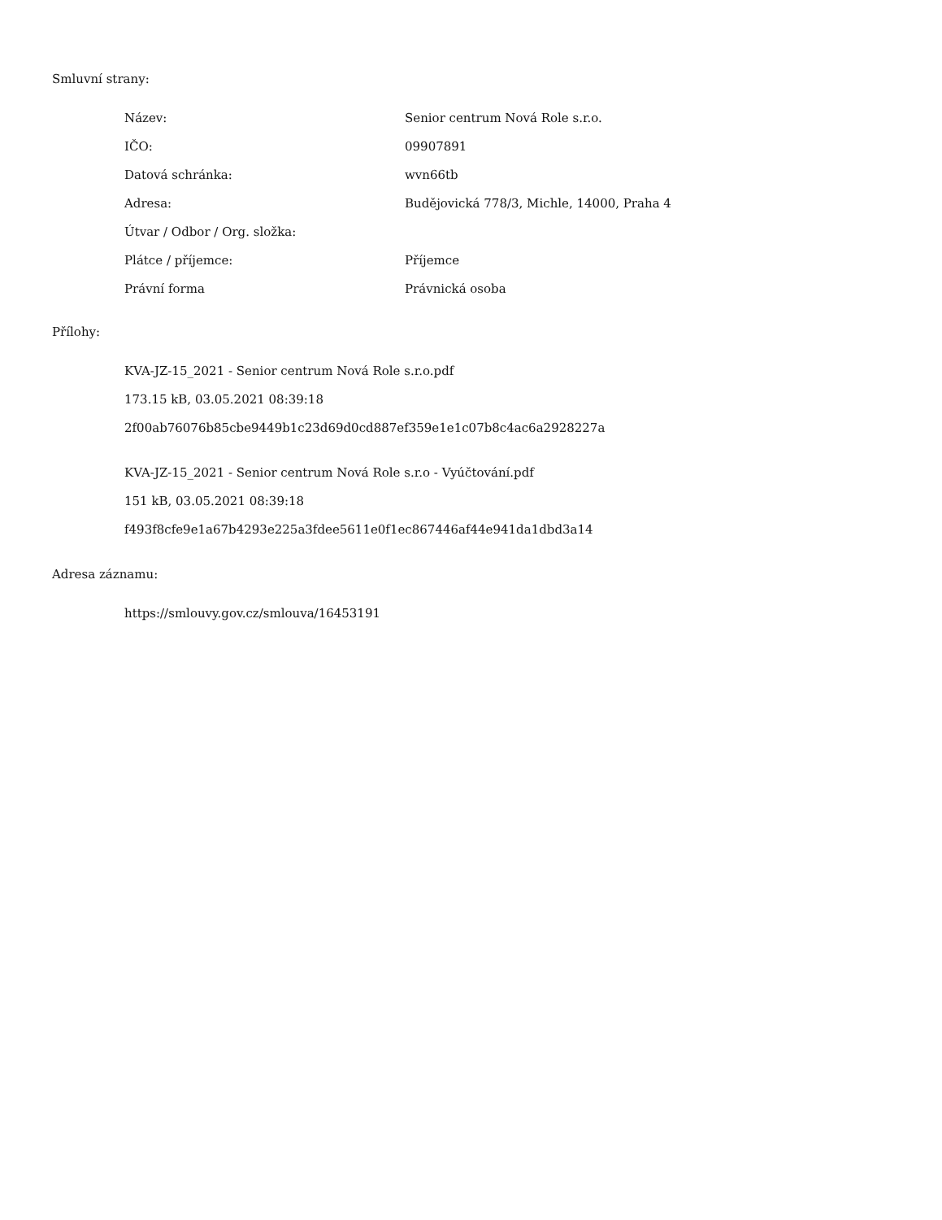Smluvní strany:
| Název: | Senior centrum Nová Role s.r.o. |
| IČO: | 09907891 |
| Datová schránka: | wvn66tb |
| Adresa: | Budějovická 778/3, Michle, 14000, Praha 4 |
| Útvar / Odbor / Org. složka: | |
| Plátce / příjemce: | Příjemce |
| Právní forma | Právnická osoba |
Přílohy:
KVA-JZ-15_2021 - Senior centrum Nová Role s.r.o.pdf
173.15 kB, 03.05.2021 08:39:18
2f00ab76076b85cbe9449b1c23d69d0cd887ef359e1e1c07b8c4ac6a2928227a
KVA-JZ-15_2021 - Senior centrum Nová Role s.r.o - Vyúčtování.pdf
151 kB, 03.05.2021 08:39:18
f493f8cfe9e1a67b4293e225a3fdee5611e0f1ec867446af44e941da1dbd3a14
Adresa záznamu:
https://smlouvy.gov.cz/smlouva/16453191